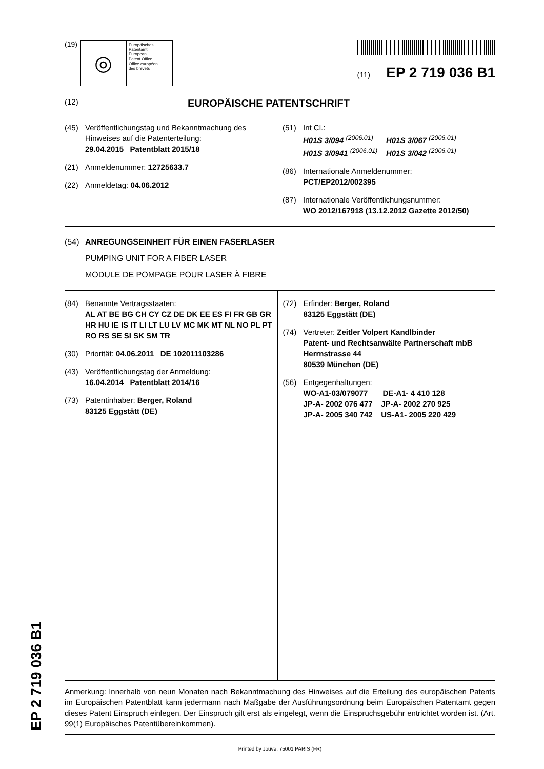EP 2 719 036 B1
(19)
◎
Europäisches
Patentamt
European
Patent Office
Office européen
des brevets
(11) EP 2 719 036 B1
(12) EUROPÄISCHE PATENTSCHRIFT
(45) Veröffentlichungstag und Bekanntmachung des Hinweises auf die Patenterteilung:
29.04.2015 Patentblatt 2015/18
(21) Anmeldenummer: 12725633.7
(22) Anmeldetag: 04.06.2012
(51) Int Cl.:
H01S 3/094 <sup>(2006.01)</sup> H01S 3/067 <sup>(2006.01)</sup>
H01S 3/0941 <sup>(2006.01)</sup> H01S 3/042 <sup>(2006.01)</sup>
(86) Internationale Anmeldenummer:
PCT/EP2012/002395
(87) Internationale Veröffentlichungsnummer:
WO 2012/167918 (13.12.2012 Gazette 2012/50)
(54) ANREGUNGSEINHEIT FÜR EINEN FASERLASER
PUMPING UNIT FOR A FIBER LASER
MODULE DE POMPAGE POUR LASER À FIBRE
(84) Benannte Vertragsstaaten:
AL AT BE BG CH CY CZ DE DK EE ES FI FR GB GR HR HU IE IS IT LI LT LU LV MC MK MT NL NO PL PT RO RS SE SI SK SM TR
(30) Priorität: 04.06.2011 DE 102011103286
(43) Veröffentlichungstag der Anmeldung:
16.04.2014 Patentblatt 2014/16
(73) Patentinhaber: Berger, Roland
83125 Eggstätt (DE)
(72) Erfinder: Berger, Roland
83125 Eggstätt (DE)
(74) Vertreter: Zeitler Volpert Kandlbinder
Patent- und Rechtsanwälte Partnerschaft mbB
Herrnstrasse 44
80539 München (DE)
(56) Entgegenhaltungen:
WO-A1-03/079077 DE-A1- 4 410 128
JP-A- 2002 076 477 JP-A- 2002 270 925
JP-A- 2005 340 742 US-A1- 2005 220 429
Anmerkung: Innerhalb von neun Monaten nach Bekanntmachung des Hinweises auf die Erteilung des europäischen Patents im Europäischen Patentblatt kann jedermann nach Maßgabe der Ausführungsordnung beim Europäischen Patentamt gegen dieses Patent Einspruch einlegen. Der Einspruch gilt erst als eingelegt, wenn die Einspruchsgebühr entrichtet worden ist. (Art. 99(1) Europäisches Patentübereinkommen).
Printed by Jouve, 75001 PARIS (FR)